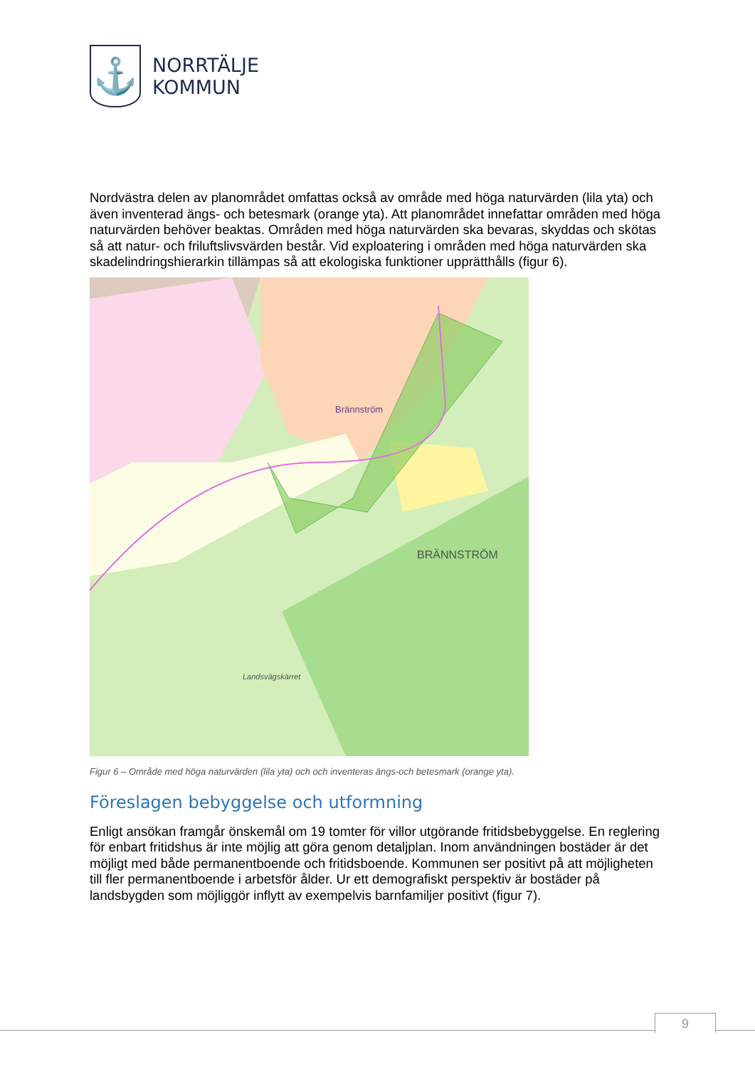⚓
NORRTÄLJE
KOMMUN
Nordvästra delen av planområdet omfattas också av område med höga naturvärden (lila yta) och även inventerad ängs- och betesmark (orange yta). Att planområdet innefattar områden med höga naturvärden behöver beaktas. Områden med höga naturvärden ska bevaras, skyddas och skötas så att natur- och friluftslivsvärden består. Vid exploatering i områden med höga naturvärden ska skadelindringshierarkin tillämpas så att ekologiska funktioner upprätthålls (figur 6).
Brännström
BRÄNNSTRÖM
Landsvägskärret
Figur 6 – Område med höga naturvärden (lila yta) och och inventeras ängs-och betesmark (orange yta).
Föreslagen bebyggelse och utformning
Enligt ansökan framgår önskemål om 19 tomter för villor utgörande fritidsbebyggelse. En reglering för enbart fritidshus är inte möjlig att göra genom detaljplan. Inom användningen bostäder är det möjligt med både permanentboende och fritidsboende. Kommunen ser positivt på att möjligheten till fler permanentboende i arbetsför ålder. Ur ett demografiskt perspektiv är bostäder på landsbygden som möjliggör inflytt av exempelvis barnfamiljer positivt (figur 7).
9